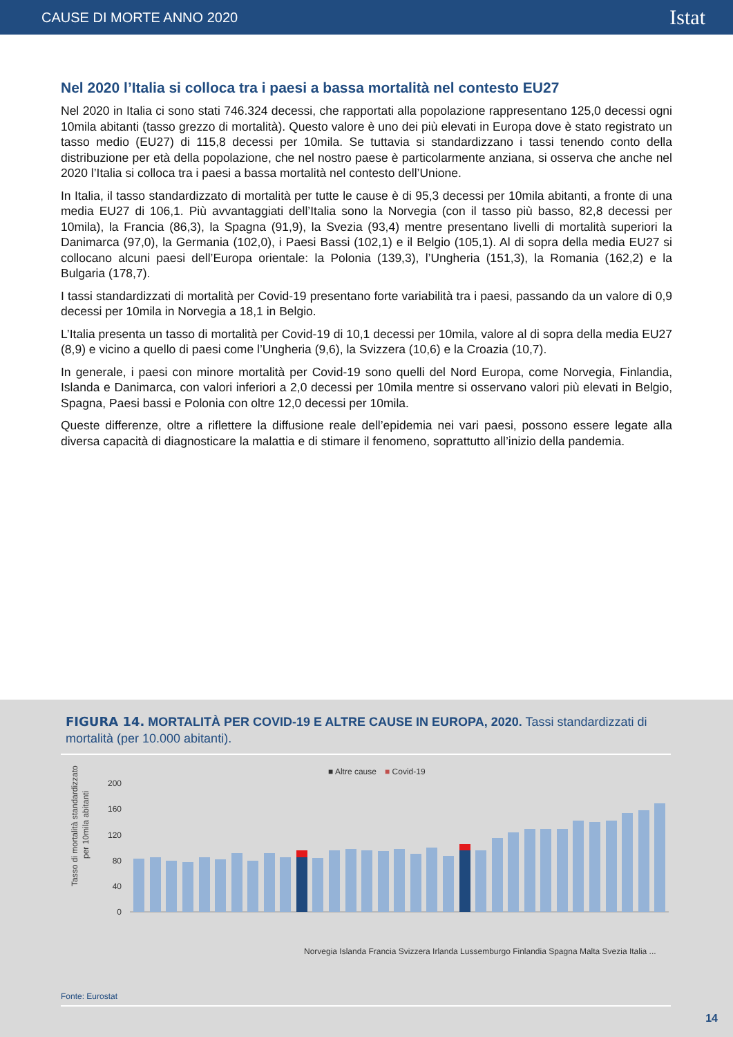CAUSE DI MORTE ANNO 2020 Istat
Nel 2020 l’Italia si colloca tra i paesi a bassa mortalità nel contesto EU27
Nel 2020 in Italia ci sono stati 746.324 decessi, che rapportati alla popolazione rappresentano 125,0 decessi ogni 10mila abitanti (tasso grezzo di mortalità). Questo valore è uno dei più elevati in Europa dove è stato registrato un tasso medio (EU27) di 115,8 decessi per 10mila. Se tuttavia si standardizzano i tassi tenendo conto della distribuzione per età della popolazione, che nel nostro paese è particolarmente anziana, si osserva che anche nel 2020 l’Italia si colloca tra i paesi a bassa mortalità nel contesto dell’Unione.
In Italia, il tasso standardizzato di mortalità per tutte le cause è di 95,3 decessi per 10mila abitanti, a fronte di una media EU27 di 106,1. Più avvantaggiati dell’Italia sono la Norvegia (con il tasso più basso, 82,8 decessi per 10mila), la Francia (86,3), la Spagna (91,9), la Svezia (93,4) mentre presentano livelli di mortalità superiori la Danimarca (97,0), la Germania (102,0), i Paesi Bassi (102,1) e il Belgio (105,1). Al di sopra della media EU27 si collocano alcuni paesi dell’Europa orientale: la Polonia (139,3), l’Ungheria (151,3), la Romania (162,2) e la Bulgaria (178,7).
I tassi standardizzati di mortalità per Covid-19 presentano forte variabilità tra i paesi, passando da un valore di 0,9 decessi per 10mila in Norvegia a 18,1 in Belgio.
L’Italia presenta un tasso di mortalità per Covid-19 di 10,1 decessi per 10mila, valore al di sopra della media EU27 (8,9) e vicino a quello di paesi come l’Ungheria (9,6), la Svizzera (10,6) e la Croazia (10,7).
In generale, i paesi con minore mortalità per Covid-19 sono quelli del Nord Europa, come Norvegia, Finlandia, Islanda e Danimarca, con valori inferiori a 2,0 decessi per 10mila mentre si osservano valori più elevati in Belgio, Spagna, Paesi bassi e Polonia con oltre 12,0 decessi per 10mila.
Queste differenze, oltre a riflettere la diffusione reale dell’epidemia nei vari paesi, possono essere legate alla diversa capacità di diagnosticare la malattia e di stimare il fenomeno, soprattutto all’inizio della pandemia.
FIGURA 14. MORTALITÀ PER COVID-19 E ALTRE CAUSE IN EUROPA, 2020. Tassi standardizzati di mortalità (per 10.000 abitanti).
■ Altre cause
■ Covid-19
Tasso di mortalità standardizzato
per 10mila abitanti
200
160
120
80
40
0
Norvegia Islanda Francia Svizzera Irlanda Lussemburgo Finlandia Spagna Malta Svezia Italia ...
Fonte: Eurostat
14